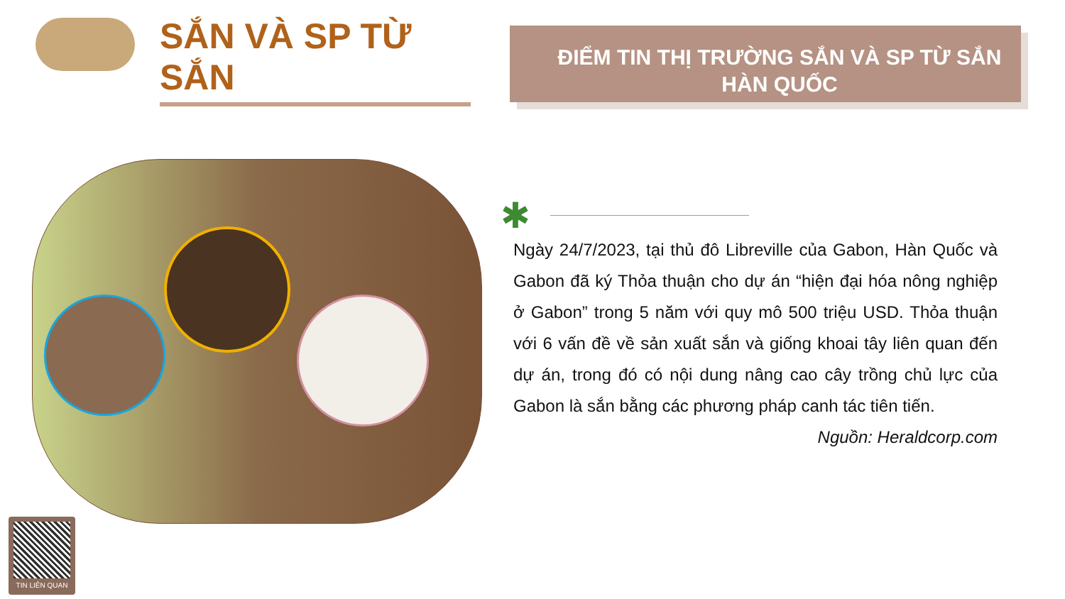SẮN VÀ SP TỪ SẮN
ĐIỂM TIN THỊ TRƯỜNG SẮN VÀ SP TỪ SẮN HÀN QUỐC
✱
Ngày 24/7/2023, tại thủ đô Libreville của Gabon, Hàn Quốc và Gabon đã ký Thỏa thuận cho dự án “hiện đại hóa nông nghiệp ở Gabon” trong 5 năm với quy mô 500 triệu USD. Thỏa thuận với 6 vấn đề về sản xuất sắn và giống khoai tây liên quan đến dự án, trong đó có nội dung nâng cao cây trồng chủ lực của Gabon là sắn bằng các phương pháp canh tác tiên tiến.
Nguồn: Heraldcorp.com
TIN LIÊN QUAN